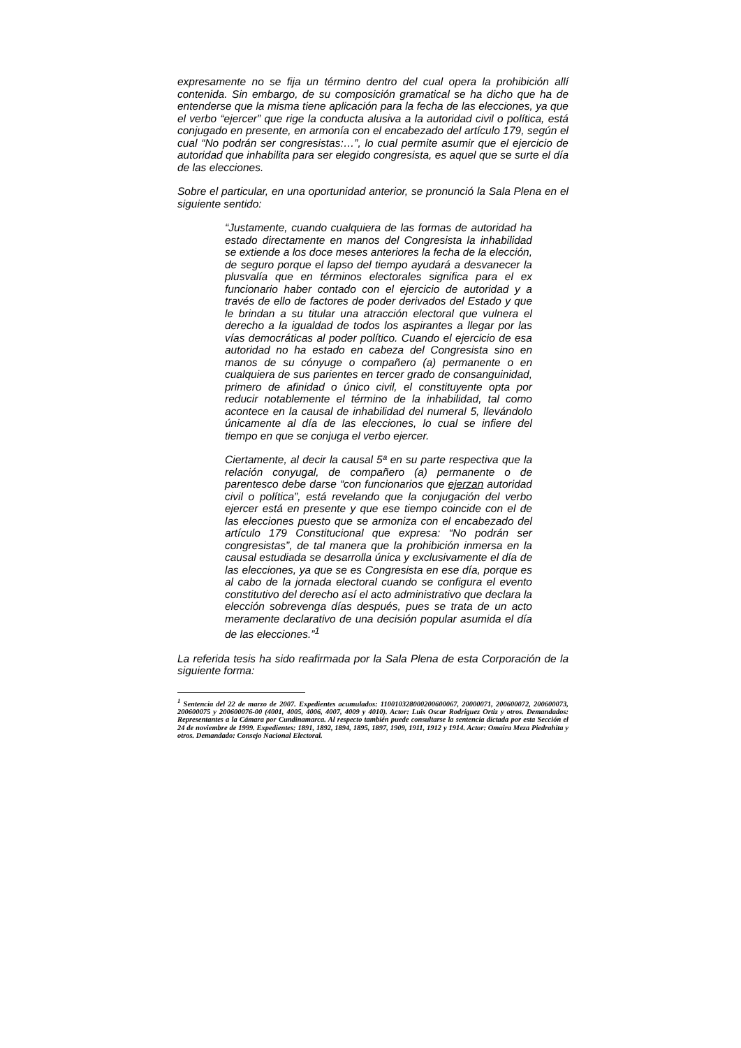expresamente no se fija un término dentro del cual opera la prohibición allí contenida. Sin embargo, de su composición gramatical se ha dicho que ha de entenderse que la misma tiene aplicación para la fecha de las elecciones, ya que el verbo “ejercer” que rige la conducta alusiva a la autoridad civil o política, está conjugado en presente, en armonía con el encabezado del artículo 179, según el cual “No podrán ser congresistas:…”, lo cual permite asumir que el ejercicio de autoridad que inhabilita para ser elegido congresista, es aquel que se surte el día de las elecciones.
Sobre el particular, en una oportunidad anterior, se pronunció la Sala Plena en el siguiente sentido:
“Justamente, cuando cualquiera de las formas de autoridad ha estado directamente en manos del Congresista la inhabilidad se extiende a los doce meses anteriores la fecha de la elección, de seguro porque el lapso del tiempo ayudará a desvanecer la plusvalía que en términos electorales significa para el ex funcionario haber contado con el ejercicio de autoridad y a través de ello de factores de poder derivados del Estado y que le brindan a su titular una atracción electoral que vulnera el derecho a la igualdad de todos los aspirantes a llegar por las vías democráticas al poder político. Cuando el ejercicio de esa autoridad no ha estado en cabeza del Congresista sino en manos de su cónyuge o compañero (a) permanente o en cualquiera de sus parientes en tercer grado de consanguinidad, primero de afinidad o único civil, el constituyente opta por reducir notablemente el término de la inhabilidad, tal como acontece en la causal de inhabilidad del numeral 5, llevándolo únicamente al día de las elecciones, lo cual se infiere del tiempo en que se conjuga el verbo ejercer.
Ciertamente, al decir la causal 5ª en su parte respectiva que la relación conyugal, de compañero (a) permanente o de parentesco debe darse “con funcionarios que ejerzan autoridad civil o política”, está revelando que la conjugación del verbo ejercer está en presente y que ese tiempo coincide con el de las elecciones puesto que se armoniza con el encabezado del artículo 179 Constitucional que expresa: “No podrán ser congresistas”, de tal manera que la prohibición inmersa en la causal estudiada se desarrolla única y exclusivamente el día de las elecciones, ya que se es Congresista en ese día, porque es al cabo de la jornada electoral cuando se configura el evento constitutivo del derecho así el acto administrativo que declara la elección sobrevenga días después, pues se trata de un acto meramente declarativo de una decisión popular asumida el día de las elecciones.”<sup>1</sup>
La referida tesis ha sido reafirmada por la Sala Plena de esta Corporación de la siguiente forma:
<sup>1</sup> Sentencia del 22 de marzo de 2007. Expedientes acumulados: 110010328000200600067, 20000071, 200600072, 200600073, 200600075 y 200600076-00 (4001, 4005, 4006, 4007, 4009 y 4010). Actor: Luis Oscar Rodríguez Ortiz y otros. Demandados: Representantes a la Cámara por Cundinamarca. Al respecto también puede consultarse la sentencia dictada por esta Sección el 24 de noviembre de 1999. Expedientes: 1891, 1892, 1894, 1895, 1897, 1909, 1911, 1912 y 1914. Actor: Omaira Meza Piedrahita y otros. Demandado: Consejo Nacional Electoral.